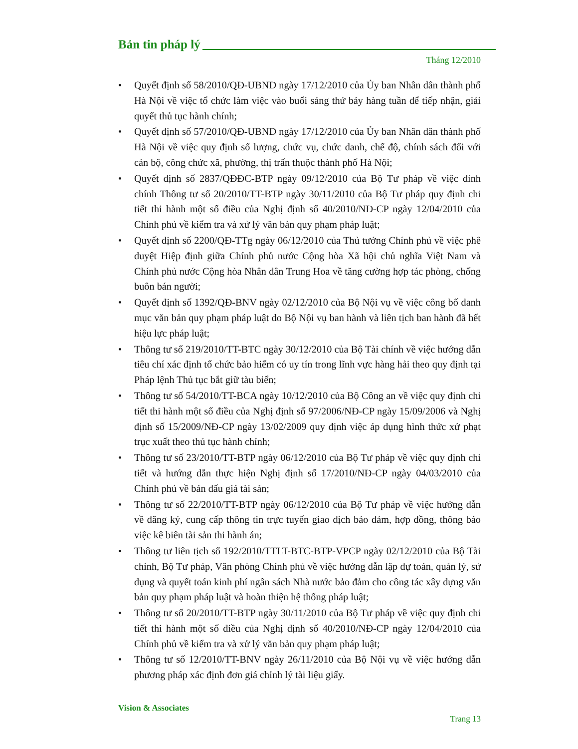Bản tin pháp lý
Tháng 12/2010
• Quyết định số 58/2010/QĐ-UBND ngày 17/12/2010 của Ủy ban Nhân dân thành phố Hà Nội về việc tổ chức làm việc vào buổi sáng thứ bảy hàng tuần để tiếp nhận, giải quyết thủ tục hành chính;
• Quyết định số 57/2010/QĐ-UBND ngày 17/12/2010 của Ủy ban Nhân dân thành phố Hà Nội về việc quy định số lượng, chức vụ, chức danh, chế độ, chính sách đối với cán bộ, công chức xã, phường, thị trấn thuộc thành phố Hà Nội;
• Quyết định số 2837/QĐĐC-BTP ngày 09/12/2010 của Bộ Tư pháp về việc đính chính Thông tư số 20/2010/TT-BTP ngày 30/11/2010 của Bộ Tư pháp quy định chi tiết thi hành một số điều của Nghị định số 40/2010/NĐ-CP ngày 12/04/2010 của Chính phủ về kiểm tra và xử lý văn bản quy phạm pháp luật;
• Quyết định số 2200/QĐ-TTg ngày 06/12/2010 của Thủ tướng Chính phủ về việc phê duyệt Hiệp định giữa Chính phủ nước Cộng hòa Xã hội chủ nghĩa Việt Nam và Chính phủ nước Cộng hòa Nhân dân Trung Hoa về tăng cường hợp tác phòng, chống buôn bán người;
• Quyết định số 1392/QĐ-BNV ngày 02/12/2010 của Bộ Nội vụ về việc công bố danh mục văn bản quy phạm pháp luật do Bộ Nội vụ ban hành và liên tịch ban hành đã hết hiệu lực pháp luật;
• Thông tư số 219/2010/TT-BTC ngày 30/12/2010 của Bộ Tài chính về việc hướng dẫn tiêu chí xác định tổ chức bảo hiểm có uy tín trong lĩnh vực hàng hải theo quy định tại Pháp lệnh Thủ tục bắt giữ tàu biển;
• Thông tư số 54/2010/TT-BCA ngày 10/12/2010 của Bộ Công an về việc quy định chi tiết thi hành một số điều của Nghị định số 97/2006/NĐ-CP ngày 15/09/2006 và Nghị định số 15/2009/NĐ-CP ngày 13/02/2009 quy định việc áp dụng hình thức xử phạt trục xuất theo thủ tục hành chính;
• Thông tư số 23/2010/TT-BTP ngày 06/12/2010 của Bộ Tư pháp về việc quy định chi tiết và hướng dẫn thực hiện Nghị định số 17/2010/NĐ-CP ngày 04/03/2010 của Chính phủ về bán đấu giá tài sản;
• Thông tư số 22/2010/TT-BTP ngày 06/12/2010 của Bộ Tư pháp về việc hướng dẫn về đăng ký, cung cấp thông tin trực tuyến giao dịch bảo đảm, hợp đồng, thông báo việc kê biên tài sản thi hành án;
• Thông tư liên tịch số 192/2010/TTLT-BTC-BTP-VPCP ngày 02/12/2010 của Bộ Tài chính, Bộ Tư pháp, Văn phòng Chính phủ về việc hướng dẫn lập dự toán, quản lý, sử dụng và quyết toán kinh phí ngân sách Nhà nước bảo đảm cho công tác xây dựng văn bản quy phạm pháp luật và hoàn thiện hệ thống pháp luật;
• Thông tư số 20/2010/TT-BTP ngày 30/11/2010 của Bộ Tư pháp về việc quy định chi tiết thi hành một số điều của Nghị định số 40/2010/NĐ-CP ngày 12/04/2010 của Chính phủ về kiểm tra và xử lý văn bản quy phạm pháp luật;
• Thông tư số 12/2010/TT-BNV ngày 26/11/2010 của Bộ Nội vụ về việc hướng dẫn phương pháp xác định đơn giá chỉnh lý tài liệu giấy.
Vision & Associates
Trang 13